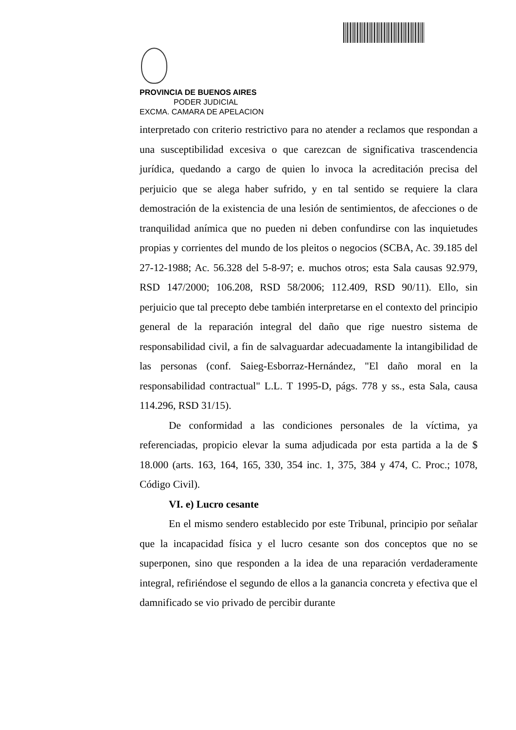PROVINCIA DE BUENOS AIRES
PODER JUDICIAL
EXCMA. CAMARA DE APELACION
interpretado con criterio restrictivo para no atender a reclamos que respondan a una susceptibilidad excesiva o que carezcan de significativa trascendencia jurídica, quedando a cargo de quien lo invoca la acreditación precisa del perjuicio que se alega haber sufrido, y en tal sentido se requiere la clara demostración de la existencia de una lesión de sentimientos, de afecciones o de tranquilidad anímica que no pueden ni deben confundirse con las inquietudes propias y corrientes del mundo de los pleitos o negocios (SCBA, Ac. 39.185 del 27-12-1988; Ac. 56.328 del 5-8-97; e. muchos otros; esta Sala causas 92.979, RSD 147/2000; 106.208, RSD 58/2006; 112.409, RSD 90/11). Ello, sin perjuicio que tal precepto debe también interpretarse en el contexto del principio general de la reparación integral del daño que rige nuestro sistema de responsabilidad civil, a fin de salvaguardar adecuadamente la intangibilidad de las personas (conf. Saieg-Esborraz-Hernández, "El daño moral en la responsabilidad contractual" L.L. T 1995-D, págs. 778 y ss., esta Sala, causa 114.296, RSD 31/15).
De conformidad a las condiciones personales de la víctima, ya referenciadas, propicio elevar la suma adjudicada por esta partida a la de $ 18.000 (arts. 163, 164, 165, 330, 354 inc. 1, 375, 384 y 474, C. Proc.; 1078, Código Civil).
VI. e) Lucro cesante
En el mismo sendero establecido por este Tribunal, principio por señalar que la incapacidad física y el lucro cesante son dos conceptos que no se superponen, sino que responden a la idea de una reparación verdaderamente integral, refiriéndose el segundo de ellos a la ganancia concreta y efectiva que el damnificado se vio privado de percibir durante